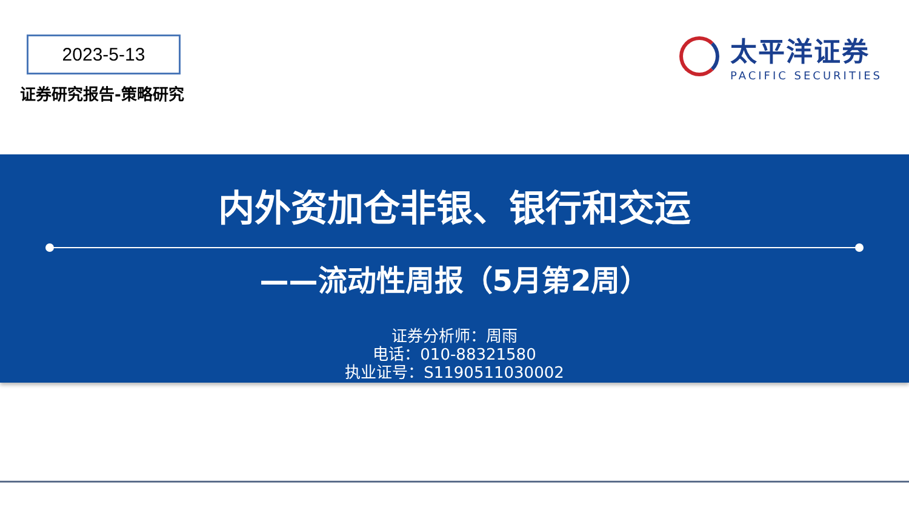2023-5-13
证券研究报告-策略研究
太平洋证券
PACIFIC SECURITIES
内外资加仓非银、银行和交运
——流动性周报（5月第2周）
证券分析师：周雨
电话：010-88321580
执业证号：S1190511030002